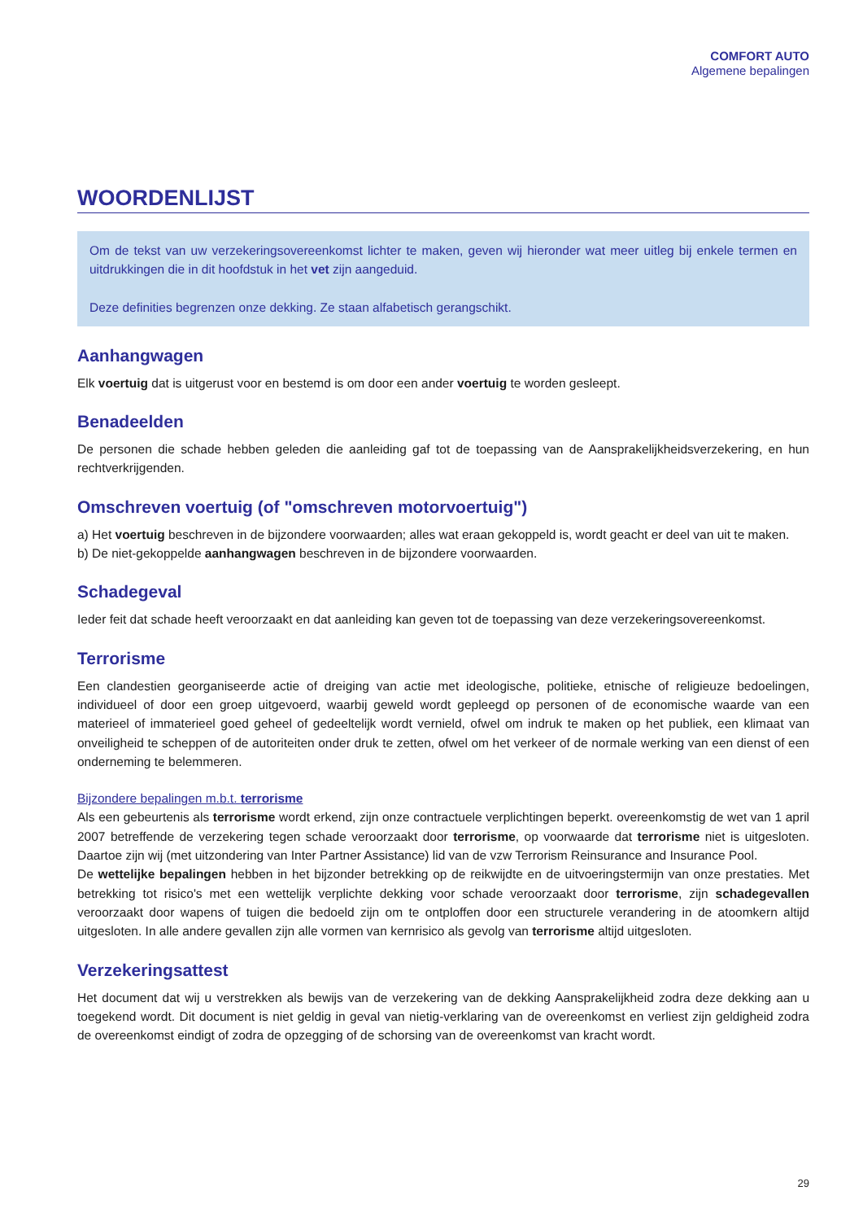COMFORT AUTO
Algemene bepalingen
WOORDENLIJST
Om de tekst van uw verzekeringsovereenkomst lichter te maken, geven wij hieronder wat meer uitleg bij enkele termen en uitdrukkingen die in dit hoofdstuk in het vet zijn aangeduid.
Deze definities begrenzen onze dekking. Ze staan alfabetisch gerangschikt.
Aanhangwagen
Elk voertuig dat is uitgerust voor en bestemd is om door een ander voertuig te worden gesleept.
Benadeelden
De personen die schade hebben geleden die aanleiding gaf tot de toepassing van de Aansprakelijkheidsverzekering, en hun rechtverkrijgenden.
Omschreven voertuig (of "omschreven motorvoertuig")
a) Het voertuig beschreven in de bijzondere voorwaarden; alles wat eraan gekoppeld is, wordt geacht er deel van uit te maken.
b) De niet-gekoppelde aanhangwagen beschreven in de bijzondere voorwaarden.
Schadegeval
Ieder feit dat schade heeft veroorzaakt en dat aanleiding kan geven tot de toepassing van deze verzekeringsovereenkomst.
Terrorisme
Een clandestien georganiseerde actie of dreiging van actie met ideologische, politieke, etnische of religieuze bedoelingen, individueel of door een groep uitgevoerd, waarbij geweld wordt gepleegd op personen of de economische waarde van een materieel of immaterieel goed geheel of gedeeltelijk wordt vernield, ofwel om indruk te maken op het publiek, een klimaat van onveiligheid te scheppen of de autoriteiten onder druk te zetten, ofwel om het verkeer of de normale werking van een dienst of een onderneming te belemmeren.
Bijzondere bepalingen m.b.t. terrorisme
Als een gebeurtenis als terrorisme wordt erkend, zijn onze contractuele verplichtingen beperkt. overeenkomstig de wet van 1 april 2007 betreffende de verzekering tegen schade veroorzaakt door terrorisme, op voorwaarde dat terrorisme niet is uitgesloten. Daartoe zijn wij (met uitzondering van Inter Partner Assistance) lid van de vzw Terrorism Reinsurance and Insurance Pool.
De wettelijke bepalingen hebben in het bijzonder betrekking op de reikwijdte en de uitvoeringstermijn van onze prestaties. Met betrekking tot risico's met een wettelijk verplichte dekking voor schade veroorzaakt door terrorisme, zijn schadegevallen veroorzaakt door wapens of tuigen die bedoeld zijn om te ontploffen door een structurele verandering in de atoomkern altijd uitgesloten. In alle andere gevallen zijn alle vormen van kernrisico als gevolg van terrorisme altijd uitgesloten.
Verzekeringsattest
Het document dat wij u verstrekken als bewijs van de verzekering van de dekking Aansprakelijkheid zodra deze dekking aan u toegekend wordt. Dit document is niet geldig in geval van nietig-verklaring van de overeenkomst en verliest zijn geldigheid zodra de overeenkomst eindigt of zodra de opzegging of de schorsing van de overeenkomst van kracht wordt.
29